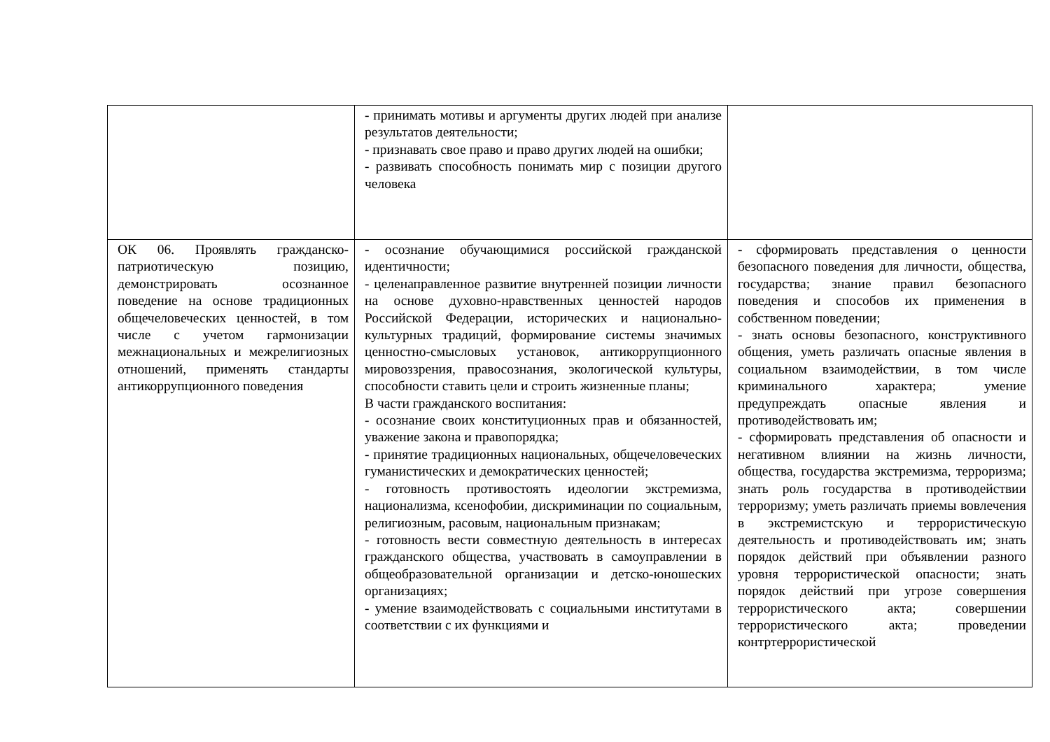| | - принимать мотивы и аргументы других людей при анализе результатов деятельности; - признавать свое право и право других людей на ошибки; - развивать способность понимать мир с позиции другого человека | |
| ОК 06. Проявлять гражданско-патриотическую позицию, демонстрировать осознанное поведение на основе традиционных общечеловеческих ценностей, в том числе с учетом гармонизации межнациональных и межрелигиозных отношений, применять стандарты антикоррупционного поведения | - осознание обучающимися российской гражданской идентичности; - целенаправленное развитие внутренней позиции личности на основе духовно-нравственных ценностей народов Российской Федерации, исторических и национально-культурных традиций, формирование системы значимых ценностно-смысловых установок, антикоррупционного мировоззрения, правосознания, экологической культуры, способности ставить цели и строить жизненные планы; В части гражданского воспитания: - осознание своих конституционных прав и обязанностей, уважение закона и правопорядка; - принятие традиционных национальных, общечеловеческих гуманистических и демократических ценностей; - готовность противостоять идеологии экстремизма, национализма, ксенофобии, дискриминации по социальным, религиозным, расовым, национальным признакам; - готовность вести совместную деятельность в интересах гражданского общества, участвовать в самоуправлении в общеобразовательной организации и детско-юношеских организациях; - умение взаимодействовать с социальными институтами в соответствии с их функциями и | - сформировать представления о ценности безопасного поведения для личности, общества, государства; знание правил безопасного поведения и способов их применения в собственном поведении; - знать основы безопасного, конструктивного общения, уметь различать опасные явления в социальном взаимодействии, в том числе криминального характера; умение предупреждать опасные явления и противодействовать им; - сформировать представления об опасности и негативном влиянии на жизнь личности, общества, государства экстремизма, терроризма; знать роль государства в противодействии терроризму; уметь различать приемы вовлечения в экстремистскую и террористическую деятельность и противодействовать им; знать порядок действий при объявлении разного уровня террористической опасности; знать порядок действий при угрозе совершения террористического акта; совершении террористического акта; проведении контртеррористической |